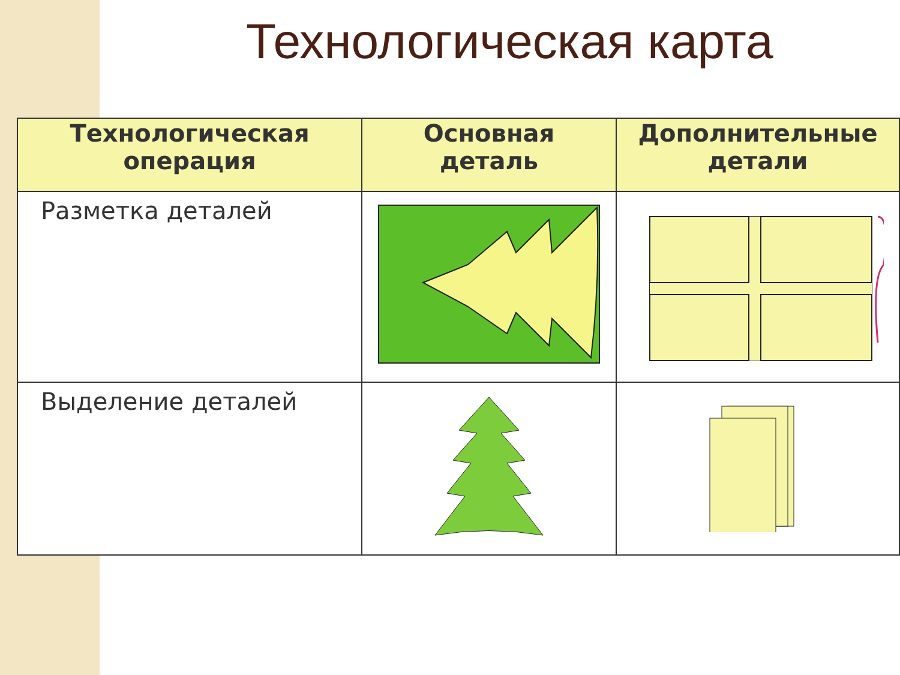Технологическая карта
| Технологическая операция | Основная деталь | Дополнительные детали |
| --- | --- | --- |
| Разметка деталей | | |
| Выделение деталей | | |